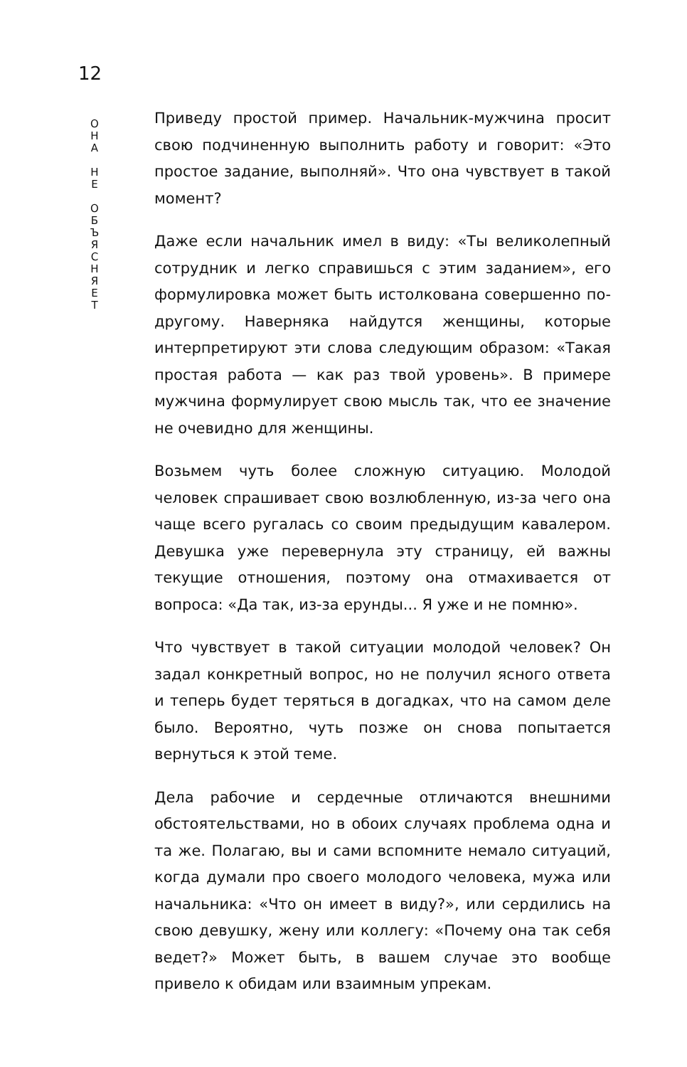12
О
Н
А
Н
Е
О
Б
Ъ
Я
С
Н
Я
Е
Т
Приведу простой пример. Начальник-мужчина просит свою подчиненную выполнить работу и говорит: «Это простое задание, выполняй». Что она чувствует в такой момент?
Даже если начальник имел в виду: «Ты великолепный сотрудник и легко справишься с этим заданием», его формулировка может быть истолкована совершенно по-другому. Наверняка найдутся женщины, которые интерпретируют эти слова следующим образом: «Такая простая работа — как раз твой уровень». В примере мужчина формулирует свою мысль так, что ее значение не очевидно для женщины.
Возьмем чуть более сложную ситуацию. Молодой человек спрашивает свою возлюбленную, из-за чего она чаще всего ругалась со своим предыдущим кавалером. Девушка уже перевернула эту страницу, ей важны текущие отношения, поэтому она отмахивается от вопроса: «Да так, из-за ерунды... Я уже и не помню».
Что чувствует в такой ситуации молодой человек? Он задал конкретный вопрос, но не получил ясного ответа и теперь будет теряться в догадках, что на самом деле было. Вероятно, чуть позже он снова попытается вернуться к этой теме.
Дела рабочие и сердечные отличаются внешними обстоятельствами, но в обоих случаях проблема одна и та же. Полагаю, вы и сами вспомните немало ситуаций, когда думали про своего молодого человека, мужа или начальника: «Что он имеет в виду?», или сердились на свою девушку, жену или коллегу: «Почему она так себя ведет?» Может быть, в вашем случае это вообще привело к обидам или взаимным упрекам.